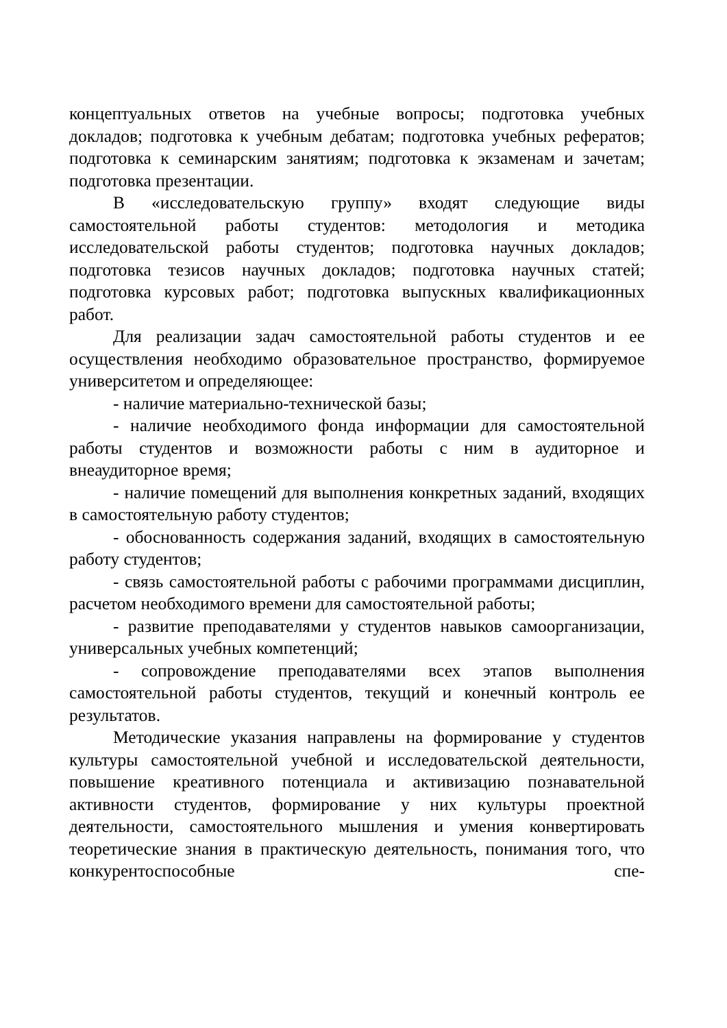концептуальных ответов на учебные вопросы; подготовка учебных докладов; подготовка к учебным дебатам; подготовка учебных рефератов; подготовка к семинарским занятиям; подготовка к экзаменам и зачетам; подготовка презентации.
В «исследовательскую группу» входят следующие виды самостоятельной работы студентов: методология и методика исследовательской работы студентов; подготовка научных докладов; подготовка тезисов научных докладов; подготовка научных статей; подготовка курсовых работ; подготовка выпускных квалификационных работ.
Для реализации задач самостоятельной работы студентов и ее осуществления необходимо образовательное пространство, формируемое университетом и определяющее:
- наличие материально-технической базы;
- наличие необходимого фонда информации для самостоятельной работы студентов и возможности работы с ним в аудиторное и внеаудиторное время;
- наличие помещений для выполнения конкретных заданий, входящих в самостоятельную работу студентов;
- обоснованность содержания заданий, входящих в самостоятельную работу студентов;
- связь самостоятельной работы с рабочими программами дисциплин, расчетом необходимого времени для самостоятельной работы;
- развитие преподавателями у студентов навыков самоорганизации, универсальных учебных компетенций;
- сопровождение преподавателями всех этапов выполнения самостоятельной работы студентов, текущий и конечный контроль ее результатов.
Методические указания направлены на формирование у студентов культуры самостоятельной учебной и исследовательской деятельности, повышение креативного потенциала и активизацию познавательной активности студентов, формирование у них культуры проектной деятельности, самостоятельного мышления и умения конвертировать теоретические знания в практическую деятельность, понимания того, что конкурентоспособные спе-